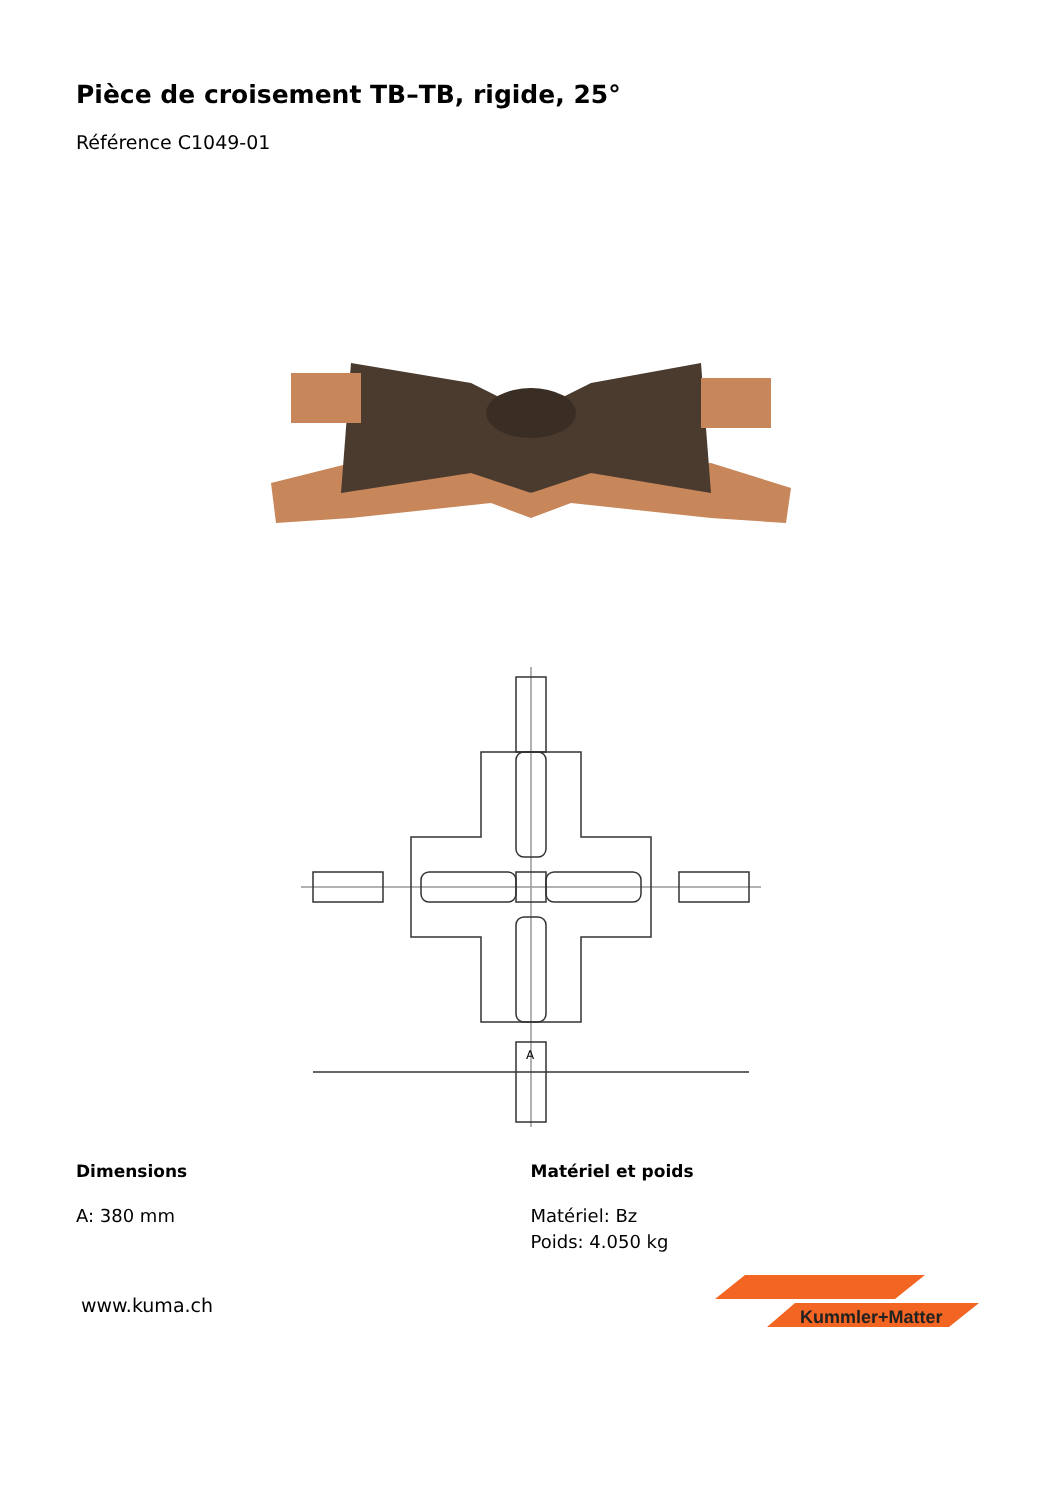Pièce de croisement TB–TB, rigide, 25°
Référence C1049-01
A
Dimensions
A: 380 mm
Matériel et poids
Matériel: Bz
Poids: 4.050 kg
www.kuma.ch
Kummler+Matter